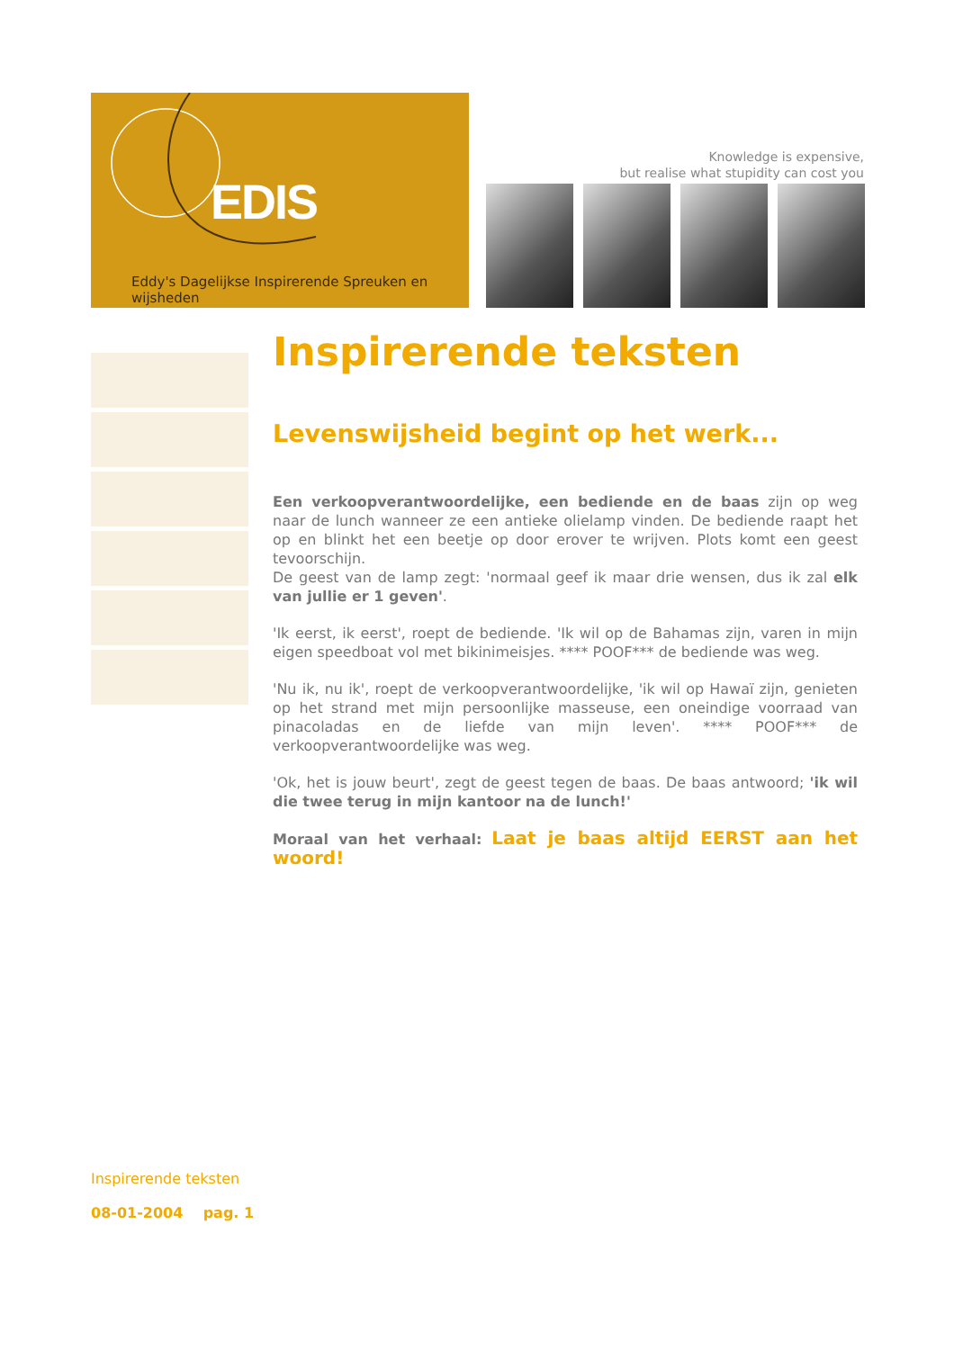EDIS
Eddy's Dagelijkse Inspirerende Spreuken en wijsheden
Knowledge is expensive,
but realise what stupidity can cost you
Inspirerende teksten
Levenswijsheid begint op het werk...
Een verkoopverantwoordelijke, een bediende en de baas zijn op weg naar de lunch wanneer ze een antieke olielamp vinden. De bediende raapt het op en blinkt het een beetje op door erover te wrijven. Plots komt een geest tevoorschijn.
De geest van de lamp zegt: 'normaal geef ik maar drie wensen, dus ik zal elk van jullie er 1 geven'.
'Ik eerst, ik eerst', roept de bediende. 'Ik wil op de Bahamas zijn, varen in mijn eigen speedboat vol met bikinimeisjes. **** POOF*** de bediende was weg.
'Nu ik, nu ik', roept de verkoopverantwoordelijke, 'ik wil op Hawaï zijn, genieten op het strand met mijn persoonlijke masseuse, een oneindige voorraad van pinacoladas en de liefde van mijn leven'. **** POOF*** de verkoopverantwoordelijke was weg.
'Ok, het is jouw beurt', zegt de geest tegen de baas. De baas antwoord; 'ik wil die twee terug in mijn kantoor na de lunch!'
Moraal van het verhaal: Laat je baas altijd EERST aan het woord!
Inspirerende teksten
08-01-2004 pag. 1